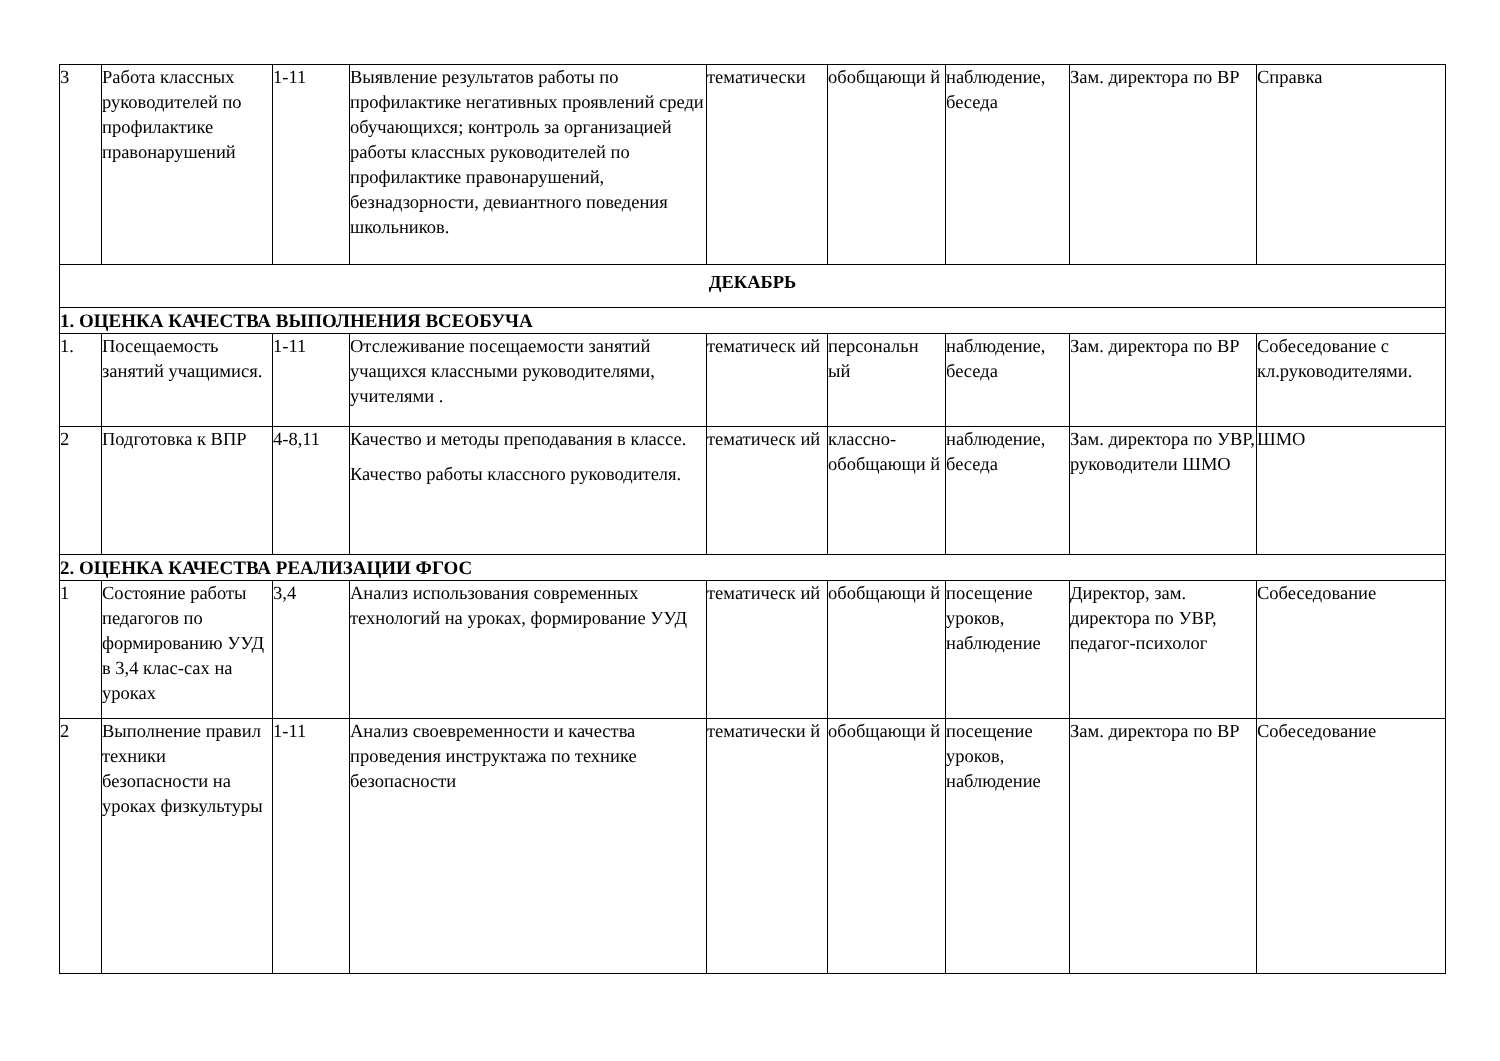| 3 | Работа классных руководителей по профилактике правонарушений | 1-11 | Выявление результатов работы по профилактике негативных проявлений среди обучающихся; контроль за организацией работы классных руководителей по профилактике правонарушений, безнадзорности, девиантного поведения школьников. | тематически | обобщающи й | наблюдение, беседа | Зам. директора по ВР | Справка |
| ДЕКАБРЬ | | | | | | | | |
| 1. ОЦЕНКА КАЧЕСТВА ВЫПОЛНЕНИЯ ВСЕОБУЧА | | | | | | | | |
| 1. | Посещаемость занятий учащимися. | 1-11 | Отслеживание посещаемости занятий учащихся классными руководителями, учителями . | тематическ ий | персональн ый | наблюдение, беседа | Зам. директора по ВР | Собеседование с кл.руководителями. |
| 2 | Подготовка к ВПР | 4-8,11 | Качество и методы преподавания в классе. Качество работы классного руководителя. | тематическ ий | классно-обобщающи й | наблюдение, беседа | Зам. директора по УВР, руководители ШМО | ШМО |
| 2. ОЦЕНКА КАЧЕСТВА РЕАЛИЗАЦИИ ФГОС | | | | | | | | |
| 1 | Состояние работы педагогов по формированию УУД в 3,4 клас-сах на уроках | 3,4 | Анализ использования современных технологий на уроках, формирование УУД | тематическ ий | обобщающи й | посещение уроков, наблюдение | Директор, зам. директора по УВР, педагог-психолог | Собеседование |
| 2 | Выполнение правил техники безопасности на уроках физкультуры | 1-11 | Анализ своевременности и качества проведения инструктажа по технике безопасности | тематически й | обобщающи й | посещение уроков, наблюдение | Зам. директора по ВР | Собеседование |